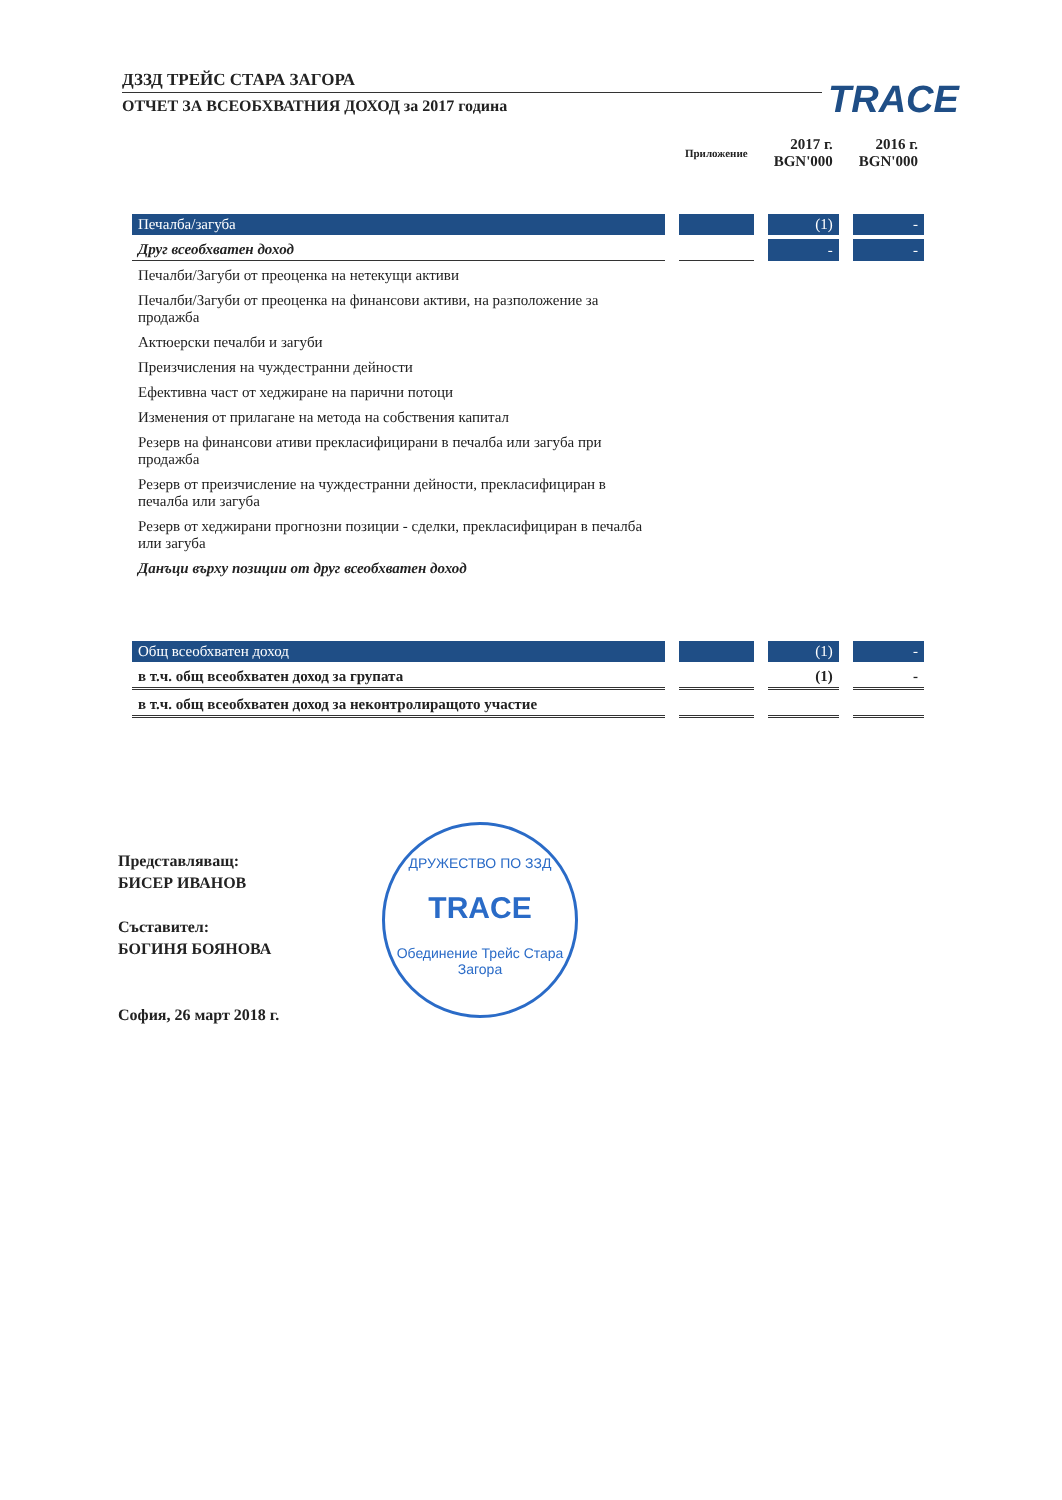ДЗЗД ТРЕЙС СТАРА ЗАГОРА
ОТЧЕТ ЗА ВСЕОБХВАТНИЯ ДОХОД за 2017 година
TRACE
| | Приложение | 2017 г. BGN'000 | 2016 г. BGN'000 |
| --- | --- | --- | --- |
| Печалба/загуба | | (1) | - |
| Друг всеобхватен доход | | - | - |
| Печалби/Загуби от преоценка на нетекущи активи | | | |
| Печалби/Загуби от преоценка на финансови активи, на разположение за продажба | | | |
| Актюерски печалби и загуби | | | |
| Преизчисления на чуждестранни дейности | | | |
| Ефективна част от хеджиране на парични потоци | | | |
| Изменения от прилагане на метода на собствения капитал | | | |
| Резерв на финансови ативи прекласифицирани в печалба или загуба при продажба | | | |
| Резерв от преизчисление на чуждестранни дейности, прекласифициран в печалба или загуба | | | |
| Резерв от хеджирани прогнозни позиции - сделки, прекласифициран в печалба или загуба | | | |
| Данъци върху позиции от друг всеобхватен доход | | | |
| Общ всеобхватен доход | | (1) | - |
| в т.ч. общ всеобхватен доход за групата | | (1) | - |
| в т.ч. общ всеобхватен доход за неконтролиращото участие | | | |
Представляващ:
БИСЕР ИВАНОВ
Съставител:
БОГИНЯ БОЯНОВА
София, 26 март 2018 г.
ДРУЖЕСТВО ПО ЗЗД
TRACE
Обединение Трейс Стара Загора